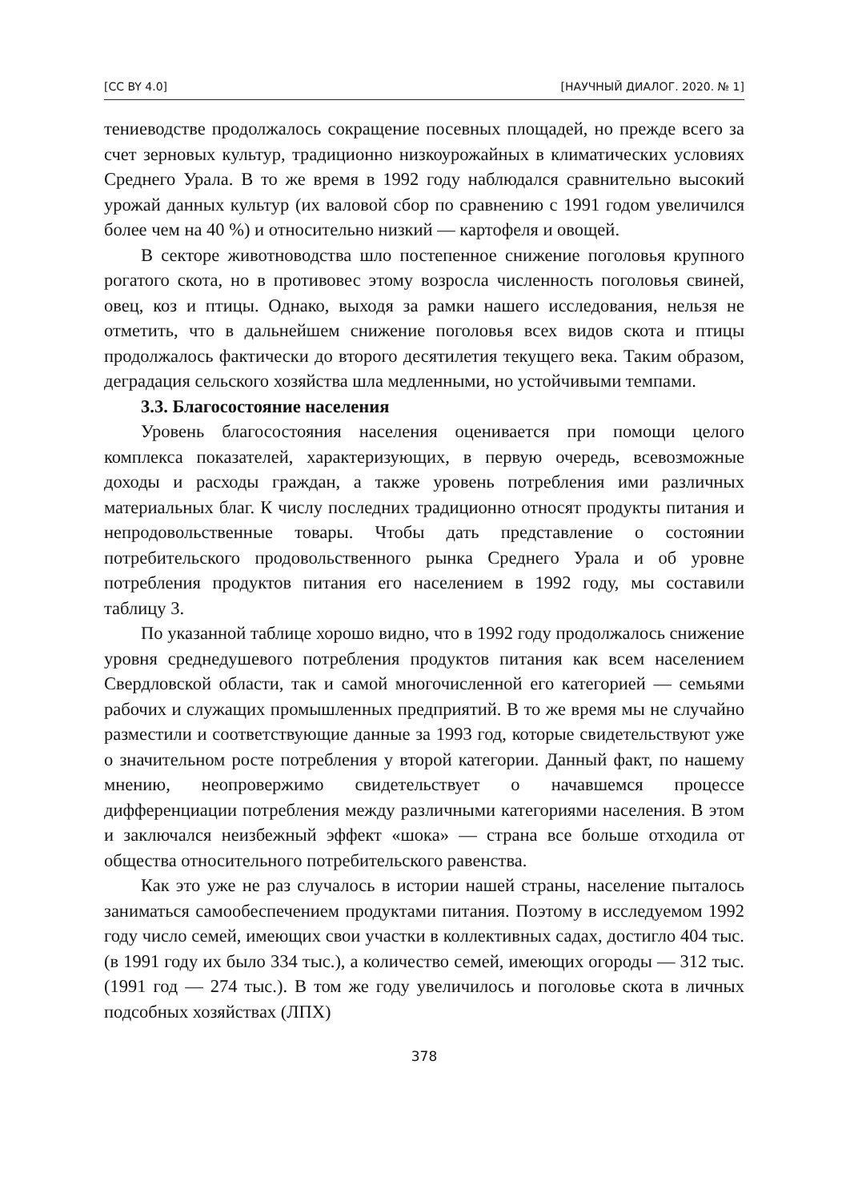[CC BY 4.0] [НАУЧНЫЙ ДИАЛОГ. 2020. № 1]
тениеводстве продолжалось сокращение посевных площадей, но прежде всего за счет зерновых культур, традиционно низкоурожайных в климатических условиях Среднего Урала. В то же время в 1992 году наблюдался сравнительно высокий урожай данных культур (их валовой сбор по сравнению с 1991 годом увеличился более чем на 40 %) и относительно низкий — картофеля и овощей.
В секторе животноводства шло постепенное снижение поголовья крупного рогатого скота, но в противовес этому возросла численность поголовья свиней, овец, коз и птицы. Однако, выходя за рамки нашего исследования, нельзя не отметить, что в дальнейшем снижение поголовья всех видов скота и птицы продолжалось фактически до второго десятилетия текущего века. Таким образом, деградация сельского хозяйства шла медленными, но устойчивыми темпами.
3.3. Благосостояние населения
Уровень благосостояния населения оценивается при помощи целого комплекса показателей, характеризующих, в первую очередь, всевозможные доходы и расходы граждан, а также уровень потребления ими различных материальных благ. К числу последних традиционно относят продукты питания и непродовольственные товары. Чтобы дать представление о состоянии потребительского продовольственного рынка Среднего Урала и об уровне потребления продуктов питания его населением в 1992 году, мы составили таблицу 3.
По указанной таблице хорошо видно, что в 1992 году продолжалось снижение уровня среднедушевого потребления продуктов питания как всем населением Свердловской области, так и самой многочисленной его категорией — семьями рабочих и служащих промышленных предприятий. В то же время мы не случайно разместили и соответствующие данные за 1993 год, которые свидетельствуют уже о значительном росте потребления у второй категории. Данный факт, по нашему мнению, неопровержимо свидетельствует о начавшемся процессе дифференциации потребления между различными категориями населения. В этом и заключался неизбежный эффект «шока» — страна все больше отходила от общества относительного потребительского равенства.
Как это уже не раз случалось в истории нашей страны, население пыталось заниматься самообеспечением продуктами питания. Поэтому в исследуемом 1992 году число семей, имеющих свои участки в коллективных садах, достигло 404 тыс. (в 1991 году их было 334 тыс.), а количество семей, имеющих огороды — 312 тыс. (1991 год — 274 тыс.). В том же году увеличилось и поголовье скота в личных подсобных хозяйствах (ЛПХ)
378